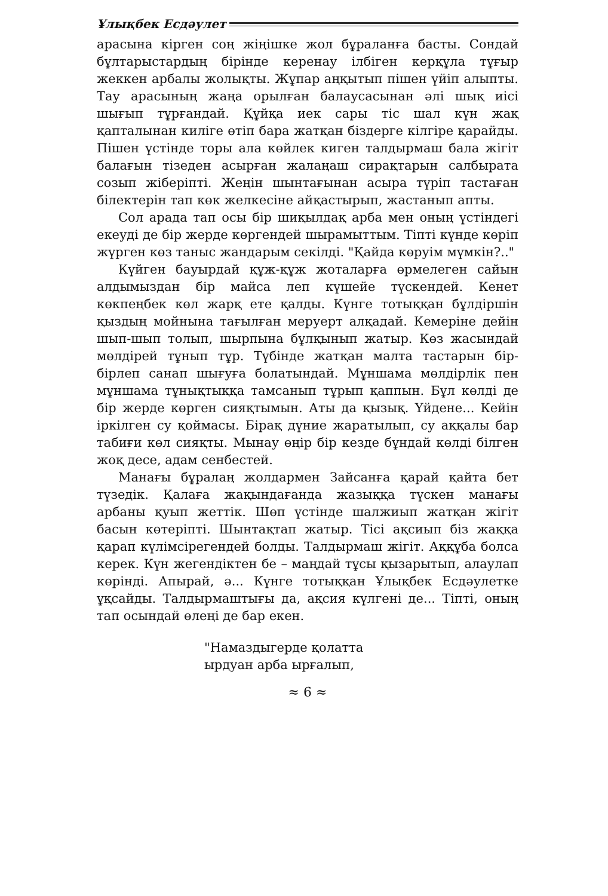Ұлықбек Есдәулет
арасына кірген соң жіңішке жол бұраланға басты. Сондай бұлтарыстардың бірінде керенау ілбіген керқұла тұғыр жеккен арбалы жолықты. Жұпар аңқытып пішен үйіп алыпты. Тау арасының жаңа орылған балаусасынан әлі шық иісі шығып тұрғандай. Құйқа иек сары тіс шал күн жақ қапталынан киліге өтіп бара жатқан біздерге кілгіре қарайды. Пішен үстінде торы ала көйлек киген талдырмаш бала жігіт балағын тізеден асырған жалаңаш сирақтарын салбырата созып жіберіпті. Жеңін шынтағынан асыра түріп тастаған білектерін тап көк желкесіне айқастырып, жастанып апты.
Сол арада тап осы бір шиқылдақ арба мен оның үстіндегі екеуді де бір жерде көргендей шырамыттым. Тіпті күнде көріп жүрген көз таныс жандарым секілді. "Қайда көруім мүмкін?.."
Күйген бауырдай құж-құж жоталарға өрмелеген сайын алдымыздан бір майса леп күшейе түскендей. Кенет көкпеңбек көл жарқ ете қалды. Күнге тотыққан бұлдіршін қыздың мойнына тағылған меруерт алқадай. Кемеріне дейін шып-шып толып, шырпына бұлқынып жатыр. Көз жасындай мөлдірей тұнып тұр. Түбінде жатқан малта тастарын бір-бірлеп санап шығуға болатындай. Мұншама мөлдірлік пен мұншама тұнықтыққа тамсанып тұрып қаппын. Бұл көлді де бір жерде көрген сияқтымын. Аты да қызық. Үйдене... Кейін іркілген су қоймасы. Бірақ дүние жаратылып, су аққалы бар табиғи көл сияқты. Мынау өңір бір кезде бұндай көлді білген жоқ десе, адам сенбестей.
Манағы бұралаң жолдармен Зайсанға қарай қайта бет түзедік. Қалаға жақындағанда жазыққа түскен манағы арбаны қуып жеттік. Шөп үстінде шалжиып жатқан жігіт басын көтеріпті. Шынтақтап жатыр. Тісі ақсиып біз жаққа қарап күлімсірегендей болды. Талдырмаш жігіт. Аққұба болса керек. Күн жегендіктен бе – маңдай тұсы қызарытып, алаулап көрінді. Апырай, ә... Күнге тотыққан Ұлықбек Есдәулетке ұқсайды. Талдырмаштығы да, ақсия күлгені де... Тіпті, оның тап осындай өлеңі де бар екен.
"Намаздыгерде қолатта
ырдуан арба ырғалып,
≈ 6 ≈